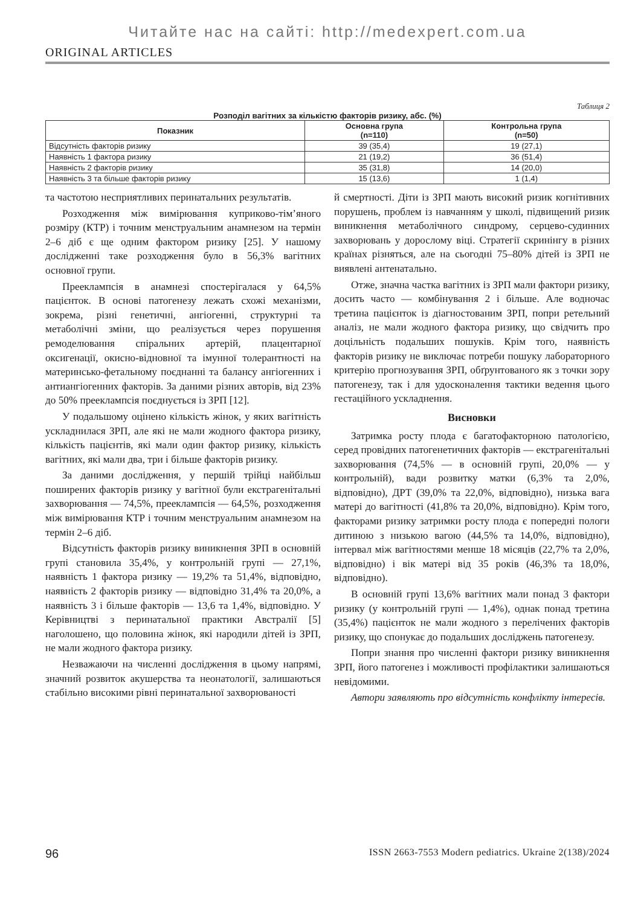Читайте нас на сайті: http://medexpert.com.ua
ORIGINAL ARTICLES
Таблиця 2
Розподіл вагітних за кількістю факторів ризику, абс. (%)
| Показник | Основна група (n=110) | Контрольна група (n=50) |
| --- | --- | --- |
| Відсутність факторів ризику | 39 (35,4) | 19 (27,1) |
| Наявність 1 фактора ризику | 21 (19,2) | 36 (51,4) |
| Наявність 2 факторів ризику | 35 (31,8) | 14 (20,0) |
| Наявність 3 та більше факторів ризику | 15 (13,6) | 1 (1,4) |
та частотою несприятливих перинатальних результатів.
Розходження між вимірювання куприково-тім’яного розміру (КТР) і точним менструальним анамнезом на термін 2–6 діб є ще одним фактором ризику [25]. У нашому дослідженні таке розходження було в 56,3% вагітних основної групи.
Прееклампсія в анамнезі спостерігалася у 64,5% пацієнток. В основі патогенезу лежать схожі механізми, зокрема, різні генетичні, ангіогенні, структурні та метаболічні зміни, що реалізується через порушення ремоделювання спіральних артерій, плацентарної оксигенації, окисно-відновної та імунної толерантності на материнсько-фетальному поєднанні та балансу ангіогенних і антиангіогенних факторів. За даними різних авторів, від 23% до 50% прееклампсія поєднується із ЗРП [12].
У подальшому оцінено кількість жінок, у яких вагітність ускладнилася ЗРП, але які не мали жодного фактора ризику, кількість пацієнтів, які мали один фактор ризику, кількість вагітних, які мали два, три і більше факторів ризику.
За даними дослідження, у першій трійці найбільш поширених факторів ризику у вагітної були екстрагенітальні захворювання — 74,5%, прееклампсія — 64,5%, розходження між вимірювання КТР і точним менструальним анамнезом на термін 2–6 діб.
Відсутність факторів ризику виникнення ЗРП в основній групі становила 35,4%, у контрольній групі — 27,1%, наявність 1 фактора ризику — 19,2% та 51,4%, відповідно, наявність 2 факторів ризику — відповідно 31,4% та 20,0%, а наявність 3 і більше факторів — 13,6 та 1,4%, відповідно. У Керівництві з перинатальної практики Австралії [5] наголошено, що половина жінок, які народили дітей із ЗРП, не мали жодного фактора ризику.
Незважаючи на численні дослідження в цьому напрямі, значний розвиток акушерства та неонатології, залишаються стабільно високими рівні перинатальної захворюваності
й смертності. Діти із ЗРП мають високий ризик когнітивних порушень, проблем із навчанням у школі, підвищений ризик виникнення метаболічного синдрому, серцево-судинних захворювань у дорослому віці. Стратегії скринінгу в різних країнах різняться, але на сьогодні 75–80% дітей із ЗРП не виявлені антенатально.
Отже, значна частка вагітних із ЗРП мали фактори ризику, досить часто — комбінування 2 і більше. Але водночас третина пацієнток із діагностованим ЗРП, попри ретельний аналіз, не мали жодного фактора ризику, що свідчить про доцільність подальших пошуків. Крім того, наявність факторів ризику не виключає потреби пошуку лабораторного критерію прогнозування ЗРП, обґрунтованого як з точки зору патогенезу, так і для удосконалення тактики ведення цього гестаційного ускладнення.
Висновки
Затримка росту плода є багатофакторною патологією, серед провідних патогенетичних факторів — екстрагенітальні захворювання (74,5% — в основній групі, 20,0% — у контрольній), вади розвитку матки (6,3% та 2,0%, відповідно), ДРТ (39,0% та 22,0%, відповідно), низька вага матері до вагітності (41,8% та 20,0%, відповідно). Крім того, факторами ризику затримки росту плода є попередні пологи дитиною з низькою вагою (44,5% та 14,0%, відповідно), інтервал між вагітностями менше 18 місяців (22,7% та 2,0%, відповідно) і вік матері від 35 років (46,3% та 18,0%, відповідно).
В основній групі 13,6% вагітних мали понад 3 фактори ризику (у контрольній групі — 1,4%), однак понад третина (35,4%) пацієнток не мали жодного з перелічених факторів ризику, що спонукає до подальших досліджень патогенезу.
Попри знання про численні фактори ризику виникнення ЗРП, його патогенез і можливості профілактики залишаються невідомими.
Автори заявляють про відсутність конфлікту інтересів.
96 ISSN 2663-7553 Modern pediatrics. Ukraine 2(138)/2024